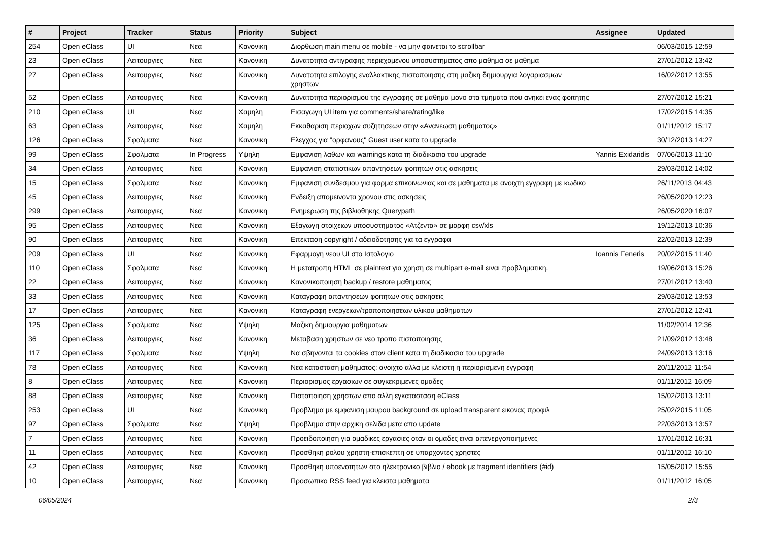| # | Project | Tracker | Status | Priority | Subject | Assignee | Updated |
| --- | --- | --- | --- | --- | --- | --- | --- |
| 254 | Open eClass | UI | Νεα | Κανονικη | Διορθωση main menu σε mobile - να μην φαινεται το scrollbar | | 06/03/2015 12:59 |
| 23 | Open eClass | Λειτουργιες | Νεα | Κανονικη | Δυνατοτητα αντιγραφης περιεχομενου υποσυστηματος απο μαθημα σε μαθημα | | 27/01/2012 13:42 |
| 27 | Open eClass | Λειτουργιες | Νεα | Κανονικη | Δυνατοτητα επιλογης εναλλακτικης πιστοποιησης στη μαζικη δημιουργια λογαριασμων χρηστων | | 16/02/2012 13:55 |
| 52 | Open eClass | Λειτουργιες | Νεα | Κανονικη | Δυνατοτητα περιορισμου της εγγραφης σε μαθημα μονο στα τμηματα που ανηκει ενας φοιτητης | | 27/07/2012 15:21 |
| 210 | Open eClass | UI | Νεα | Χαμηλη | Εισαγωγη UI item για comments/share/rating/like | | 17/02/2015 14:35 |
| 63 | Open eClass | Λειτουργιες | Νεα | Χαμηλη | Εκκαθαριση περιοχων συζητησεων στην «Ανανεωση μαθηματος» | | 01/11/2012 15:17 |
| 126 | Open eClass | Σφαλματα | Νεα | Κανονικη | Ελεγχος για "ορφανους" Guest user κατα το upgrade | | 30/12/2013 14:27 |
| 99 | Open eClass | Σφαλματα | In Progress | Υψηλη | Εμφανιση λαθων και warnings κατα τη διαδικασια του upgrade | Yannis Exidaridis | 07/06/2013 11:10 |
| 34 | Open eClass | Λειτουργιες | Νεα | Κανονικη | Εμφανιση στατιστικων απαντησεων φοιτητων στις ασκησεις | | 29/03/2012 14:02 |
| 15 | Open eClass | Σφαλματα | Νεα | Κανονικη | Εμφανιση συνδεσμου για φορμα επικοινωνιας και σε μαθηματα με ανοιχτη εγγραφη με κωδικο | | 26/11/2013 04:43 |
| 45 | Open eClass | Λειτουργιες | Νεα | Κανονικη | Ενδειξη απομεινοντα χρονου στις ασκησεις | | 26/05/2020 12:23 |
| 299 | Open eClass | Λειτουργιες | Νεα | Κανονικη | Ενημερωση της βιβλιοθηκης Querypath | | 26/05/2020 16:07 |
| 95 | Open eClass | Λειτουργιες | Νεα | Κανονικη | Εξαγωγη στοιχειων υποσυστηματος «Ατζεντα» σε μορφη csv/xls | | 19/12/2013 10:36 |
| 90 | Open eClass | Λειτουργιες | Νεα | Κανονικη | Επεκταση copyright / αδειοδοτησης για τα εγγραφα | | 22/02/2013 12:39 |
| 209 | Open eClass | UI | Νεα | Κανονικη | Εφαρμογη νεου UI στο Ιστολογιο | Ioannis Feneris | 20/02/2015 11:40 |
| 110 | Open eClass | Σφαλματα | Νεα | Κανονικη | Η μετατροπη HTML σε plaintext για χρηση σε multipart e-mail ειναι προβληματικη. | | 19/06/2013 15:26 |
| 22 | Open eClass | Λειτουργιες | Νεα | Κανονικη | Κανονικοποιηση backup / restore μαθηματος | | 27/01/2012 13:40 |
| 33 | Open eClass | Λειτουργιες | Νεα | Κανονικη | Καταγραφη απαντησεων φοιτητων στις ασκησεις | | 29/03/2012 13:53 |
| 17 | Open eClass | Λειτουργιες | Νεα | Κανονικη | Καταγραφη ενεργειων/τροποποιησεων υλικου μαθηματων | | 27/01/2012 12:41 |
| 125 | Open eClass | Σφαλματα | Νεα | Υψηλη | Μαζικη δημιουργια μαθηματων | | 11/02/2014 12:36 |
| 36 | Open eClass | Λειτουργιες | Νεα | Κανονικη | Μεταβαση χρηστων σε νεο τροπο πιστοποιησης | | 21/09/2012 13:48 |
| 117 | Open eClass | Σφαλματα | Νεα | Υψηλη | Να σβηνονται τα cookies στον client κατα τη διαδικασια του upgrade | | 24/09/2013 13:16 |
| 78 | Open eClass | Λειτουργιες | Νεα | Κανονικη | Νεα κατασταση μαθηματος: ανοιχτο αλλα με κλειστη η περιορισμενη εγγραφη | | 20/11/2012 11:54 |
| 8 | Open eClass | Λειτουργιες | Νεα | Κανονικη | Περιορισμος εργασιων σε συγκεκριμενες ομαδες | | 01/11/2012 16:09 |
| 88 | Open eClass | Λειτουργιες | Νεα | Κανονικη | Πιστοποιηση χρηστων απο αλλη εγκατασταση eClass | | 15/02/2013 13:11 |
| 253 | Open eClass | UI | Νεα | Κανονικη | Προβλημα με εμφανιση μαυρου background σε upload transparent εικονας προφιλ | | 25/02/2015 11:05 |
| 97 | Open eClass | Σφαλματα | Νεα | Υψηλη | Προβλημα στην αρχικη σελιδα μετα απο update | | 22/03/2013 13:57 |
| 7 | Open eClass | Λειτουργιες | Νεα | Κανονικη | Προειδοποιηση για ομαδικες εργασιες οταν οι ομαδες ειναι απενεργοποιημενες | | 17/01/2012 16:31 |
| 11 | Open eClass | Λειτουργιες | Νεα | Κανονικη | Προσθηκη ρολου χρηστη-επισκεπτη σε υπαρχοντες χρηστες | | 01/11/2012 16:10 |
| 42 | Open eClass | Λειτουργιες | Νεα | Κανονικη | Προσθηκη υποενοτητων στο ηλεκτρονικο βιβλιο / ebook με fragment identifiers (#id) | | 15/05/2012 15:55 |
| 10 | Open eClass | Λειτουργιες | Νεα | Κανονικη | Προσωπικο RSS feed για κλειστα μαθηματα | | 01/11/2012 16:05 |
06/05/2024 2/3